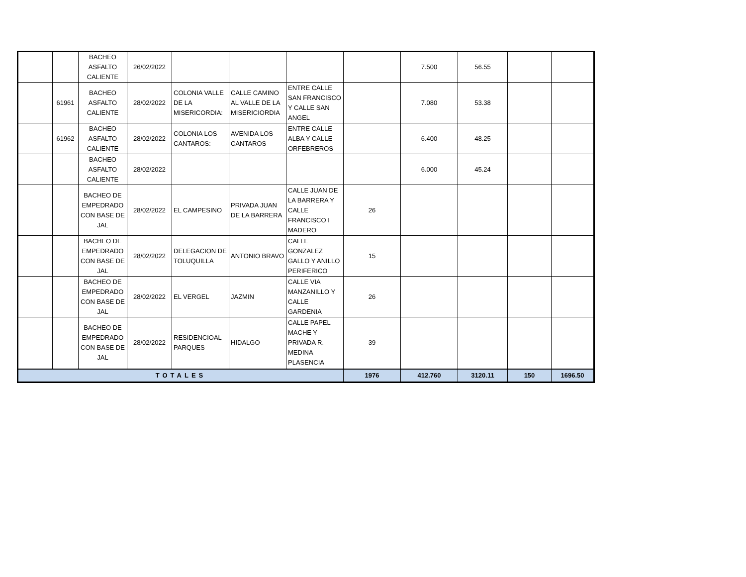| | | BACHEO ASFALTO CALIENTE | 26/02/2022 | | | | | 7.500 | 56.55 | | |
| | 61961 | BACHEO ASFALTO CALIENTE | 28/02/2022 | COLONIA VALLE DE LA MISERICORDIA: | CALLE CAMINO AL VALLE DE LA MISERICIORDIA | ENTRE CALLE SAN FRANCISCO Y CALLE SAN ANGEL | | 7.080 | 53.38 | | |
| | 61962 | BACHEO ASFALTO CALIENTE | 28/02/2022 | COLONIA LOS CANTAROS: | AVENIDA LOS CANTAROS | ENTRE CALLE ALBA Y CALLE ORFEBREROS | | 6.400 | 48.25 | | |
| | | BACHEO ASFALTO CALIENTE | 28/02/2022 | | | | | 6.000 | 45.24 | | |
| | | BACHEO DE EMPEDRADO CON BASE DE JAL | 28/02/2022 | EL CAMPESINO | PRIVADA JUAN DE LA BARRERA | CALLE JUAN DE LA BARRERA Y CALLE FRANCISCO I MADERO | 26 | | | | |
| | | BACHEO DE EMPEDRADO CON BASE DE JAL | 28/02/2022 | DELEGACION DE TOLUQUILLA | ANTONIO BRAVO | CALLE GONZALEZ GALLO Y ANILLO PERIFERICO | 15 | | | | |
| | | BACHEO DE EMPEDRADO CON BASE DE JAL | 28/02/2022 | EL VERGEL | JAZMIN | CALLE VIA MANZANILLO Y CALLE GARDENIA | 26 | | | | |
| | | BACHEO DE EMPEDRADO CON BASE DE JAL | 28/02/2022 | RESIDENCIOAL PARQUES | HIDALGO | CALLE PAPEL MACHE Y PRIVADA R. MEDINA PLASENCIA | 39 | | | | |
| TOTALES | | | | | | | 1976 | 412.760 | 3120.11 | 150 | 1696.50 |